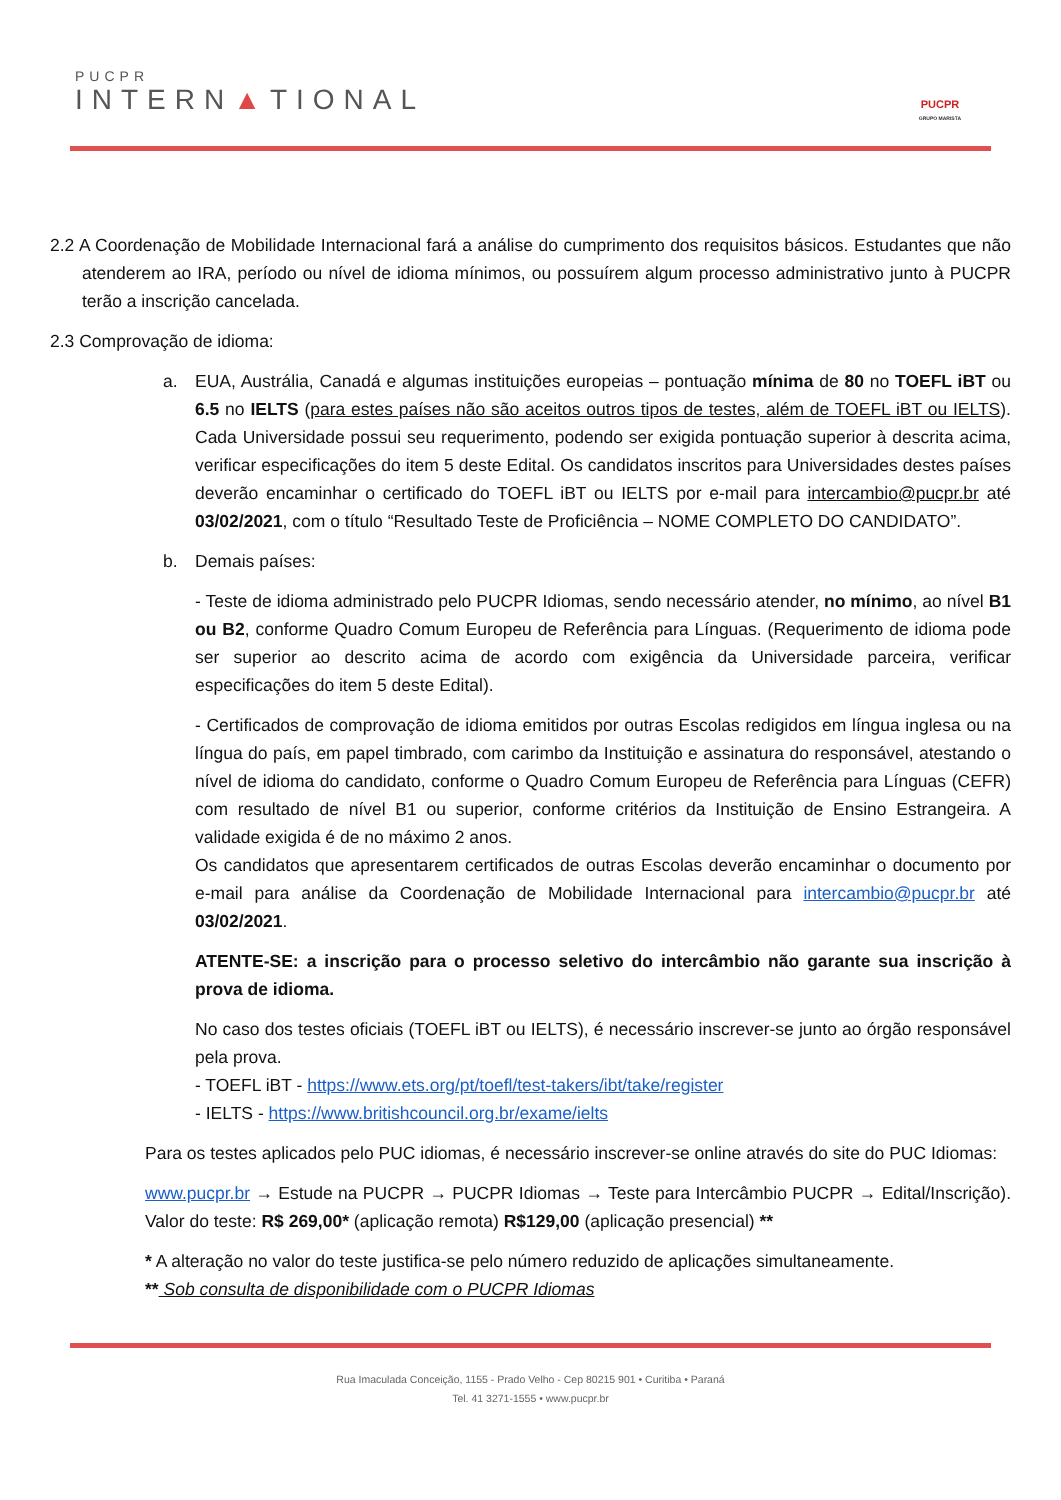PUCPR
INTERN▲TIONAL
PUCPR
GRUPO MARISTA
2.2 A Coordenação de Mobilidade Internacional fará a análise do cumprimento dos requisitos básicos. Estudantes que não atenderem ao IRA, período ou nível de idioma mínimos, ou possuírem algum processo administrativo junto à PUCPR terão a inscrição cancelada.
2.3 Comprovação de idioma:
a. EUA, Austrália, Canadá e algumas instituições europeias – pontuação mínima de 80 no TOEFL iBT ou 6.5 no IELTS (para estes países não são aceitos outros tipos de testes, além de TOEFL iBT ou IELTS). Cada Universidade possui seu requerimento, podendo ser exigida pontuação superior à descrita acima, verificar especificações do item 5 deste Edital. Os candidatos inscritos para Universidades destes países deverão encaminhar o certificado do TOEFL iBT ou IELTS por e-mail para intercambio@pucpr.br até 03/02/2021, com o título “Resultado Teste de Proficiência – NOME COMPLETO DO CANDIDATO”.
b. Demais países:
- Teste de idioma administrado pelo PUCPR Idiomas, sendo necessário atender, no mínimo, ao nível B1 ou B2, conforme Quadro Comum Europeu de Referência para Línguas. (Requerimento de idioma pode ser superior ao descrito acima de acordo com exigência da Universidade parceira, verificar especificações do item 5 deste Edital).
- Certificados de comprovação de idioma emitidos por outras Escolas redigidos em língua inglesa ou na língua do país, em papel timbrado, com carimbo da Instituição e assinatura do responsável, atestando o nível de idioma do candidato, conforme o Quadro Comum Europeu de Referência para Línguas (CEFR) com resultado de nível B1 ou superior, conforme critérios da Instituição de Ensino Estrangeira. A validade exigida é de no máximo 2 anos.
Os candidatos que apresentarem certificados de outras Escolas deverão encaminhar o documento por e-mail para análise da Coordenação de Mobilidade Internacional para intercambio@pucpr.br até 03/02/2021.
ATENTE-SE: a inscrição para o processo seletivo do intercâmbio não garante sua inscrição à prova de idioma.
No caso dos testes oficiais (TOEFL iBT ou IELTS), é necessário inscrever-se junto ao órgão responsável pela prova.
- TOEFL iBT - https://www.ets.org/pt/toefl/test-takers/ibt/take/register
- IELTS - https://www.britishcouncil.org.br/exame/ielts
Para os testes aplicados pelo PUC idiomas, é necessário inscrever-se online através do site do PUC Idiomas:
www.pucpr.br → Estude na PUCPR → PUCPR Idiomas → Teste para Intercâmbio PUCPR → Edital/Inscrição). Valor do teste: R$ 269,00* (aplicação remota) R$129,00 (aplicação presencial) **
* A alteração no valor do teste justifica-se pelo número reduzido de aplicações simultaneamente.
** Sob consulta de disponibilidade com o PUCPR Idiomas
Rua Imaculada Conceição, 1155 - Prado Velho - Cep 80215 901 • Curitiba • Paraná
Tel. 41 3271-1555 • www.pucpr.br